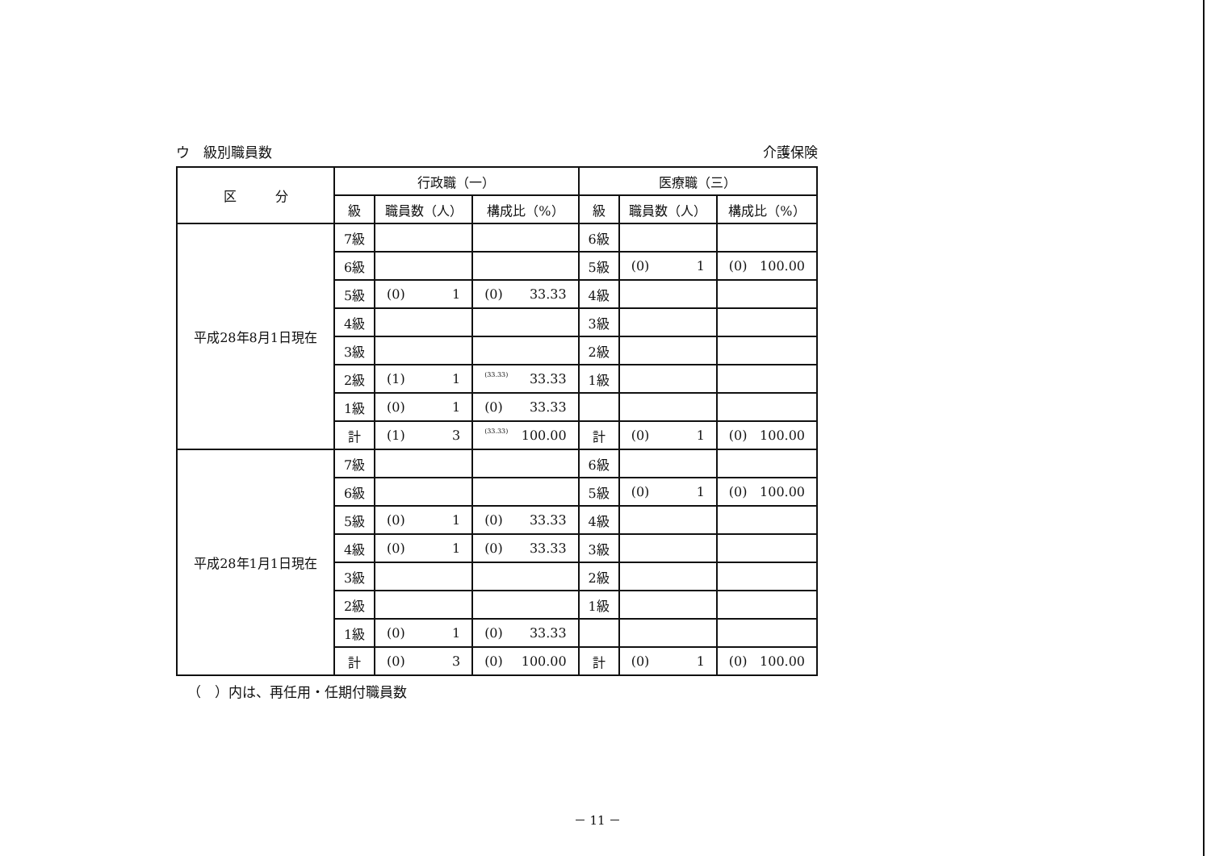ウ　級別職員数 介護保険
| 区 分 | 行政職（一） | | | 医療職（三） | | |
| --- | --- | --- | --- | --- | --- | --- |
| | 級 | 職員数（人） | 構成比（%） | 級 | 職員数（人） | 構成比（%） |
| 平成28年8月1日現在 | 7級 | | | 6級 | | |
| | 6級 | | | 5級 | (0) 1 | (0) 100.00 |
| | 5級 | (0) 1 | (0) 33.33 | 4級 | | |
| | 4級 | | | 3級 | | |
| | 3級 | | | 2級 | | |
| | 2級 | (1) 1 | (33.33) 33.33 | 1級 | | |
| | 1級 | (0) 1 | (0) 33.33 | | | |
| | 計 | (1) 3 | (33.33) 100.00 | 計 | (0) 1 | (0) 100.00 |
| 平成28年1月1日現在 | 7級 | | | 6級 | | |
| | 6級 | | | 5級 | (0) 1 | (0) 100.00 |
| | 5級 | (0) 1 | (0) 33.33 | 4級 | | |
| | 4級 | (0) 1 | (0) 33.33 | 3級 | | |
| | 3級 | | | 2級 | | |
| | 2級 | | | 1級 | | |
| | 1級 | (0) 1 | (0) 33.33 | | | |
| | 計 | (0) 3 | (0) 100.00 | 計 | (0) 1 | (0) 100.00 |
（　）内は、再任用・任期付職員数
－ 11 －